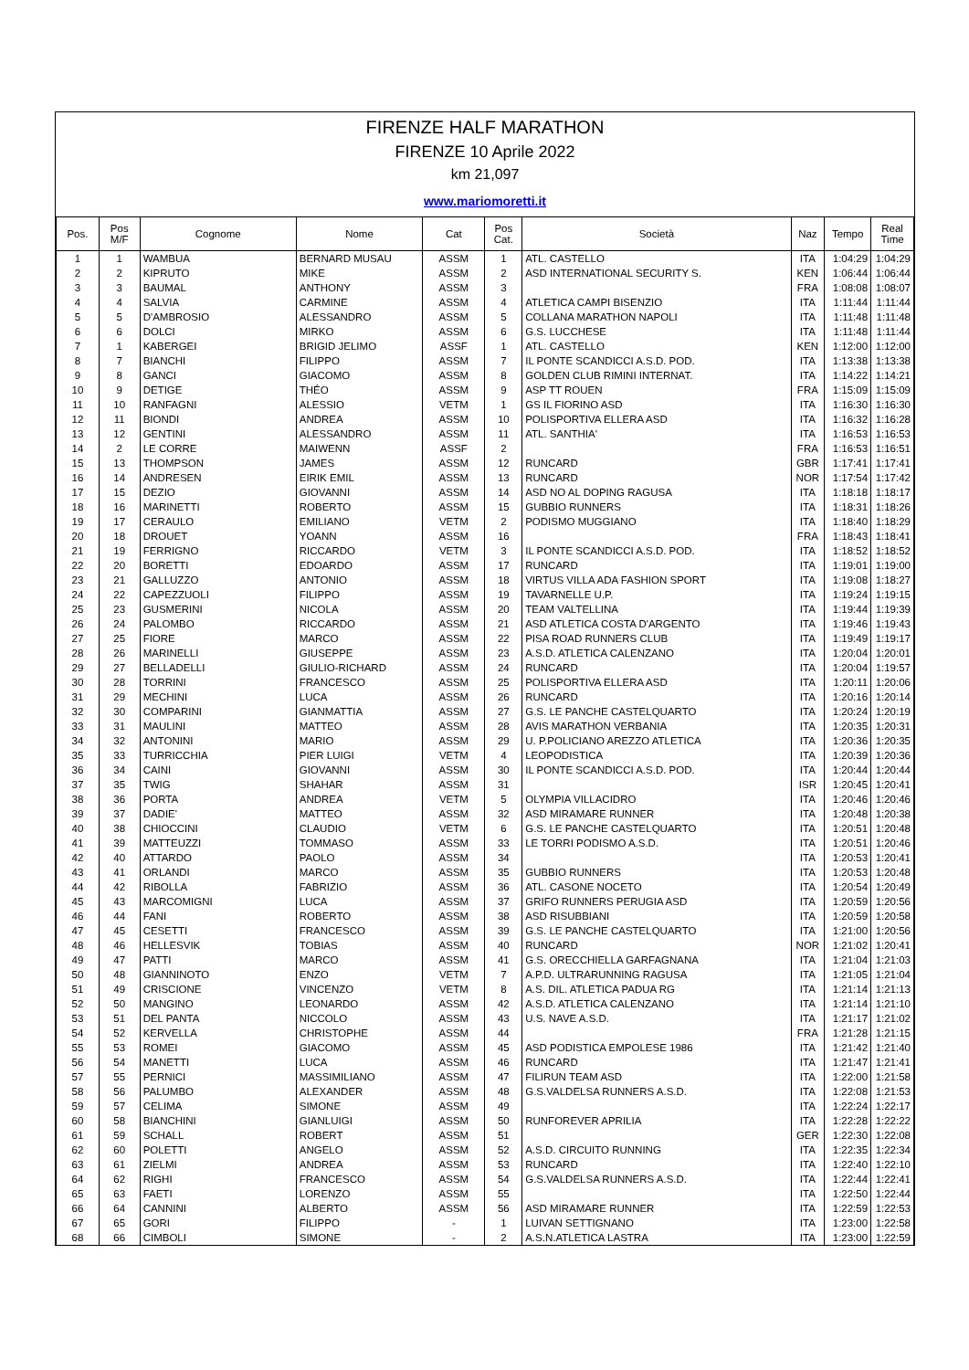FIRENZE HALF MARATHON
FIRENZE 10 Aprile 2022
km 21,097
www.mariomoretti.it
| Pos. | Pos M/F | Cognome | Nome | Cat | Pos Cat. | Società | Naz | Tempo | Real Time |
| --- | --- | --- | --- | --- | --- | --- | --- | --- | --- |
| 1 | 1 | WAMBUA | BERNARD MUSAU | ASSM | 1 | ATL. CASTELLO | ITA | 1:04:29 | 1:04:29 |
| 2 | 2 | KIPRUTO | MIKE | ASSM | 2 | ASD INTERNATIONAL SECURITY S. | KEN | 1:06:44 | 1:06:44 |
| 3 | 3 | BAUMAL | ANTHONY | ASSM | 3 | | FRA | 1:08:08 | 1:08:07 |
| 4 | 4 | SALVIA | CARMINE | ASSM | 4 | ATLETICA CAMPI BISENZIO | ITA | 1:11:44 | 1:11:44 |
| 5 | 5 | D'AMBROSIO | ALESSANDRO | ASSM | 5 | COLLANA MARATHON NAPOLI | ITA | 1:11:48 | 1:11:48 |
| 6 | 6 | DOLCI | MIRKO | ASSM | 6 | G.S. LUCCHESE | ITA | 1:11:48 | 1:11:44 |
| 7 | 1 | KABERGEI | BRIGID JELIMO | ASSF | 1 | ATL. CASTELLO | KEN | 1:12:00 | 1:12:00 |
| 8 | 7 | BIANCHI | FILIPPO | ASSM | 7 | IL PONTE SCANDICCI A.S.D. POD. | ITA | 1:13:38 | 1:13:38 |
| 9 | 8 | GANCI | GIACOMO | ASSM | 8 | GOLDEN CLUB RIMINI INTERNAT. | ITA | 1:14:22 | 1:14:21 |
| 10 | 9 | DETIGE | THÉO | ASSM | 9 | ASP TT ROUEN | FRA | 1:15:09 | 1:15:09 |
| 11 | 10 | RANFAGNI | ALESSIO | VETM | 1 | GS IL FIORINO ASD | ITA | 1:16:30 | 1:16:30 |
| 12 | 11 | BIONDI | ANDREA | ASSM | 10 | POLISPORTIVA ELLERA ASD | ITA | 1:16:32 | 1:16:28 |
| 13 | 12 | GENTINI | ALESSANDRO | ASSM | 11 | ATL. SANTHIA' | ITA | 1:16:53 | 1:16:53 |
| 14 | 2 | LE CORRE | MAIWENN | ASSF | 2 | | FRA | 1:16:53 | 1:16:51 |
| 15 | 13 | THOMPSON | JAMES | ASSM | 12 | RUNCARD | GBR | 1:17:41 | 1:17:41 |
| 16 | 14 | ANDRESEN | EIRIK EMIL | ASSM | 13 | RUNCARD | NOR | 1:17:54 | 1:17:42 |
| 17 | 15 | DEZIO | GIOVANNI | ASSM | 14 | ASD NO AL DOPING RAGUSA | ITA | 1:18:18 | 1:18:17 |
| 18 | 16 | MARINETTI | ROBERTO | ASSM | 15 | GUBBIO RUNNERS | ITA | 1:18:31 | 1:18:26 |
| 19 | 17 | CERAULO | EMILIANO | VETM | 2 | PODISMO MUGGIANO | ITA | 1:18:40 | 1:18:29 |
| 20 | 18 | DROUET | YOANN | ASSM | 16 | | FRA | 1:18:43 | 1:18:41 |
| 21 | 19 | FERRIGNO | RICCARDO | VETM | 3 | IL PONTE SCANDICCI A.S.D. POD. | ITA | 1:18:52 | 1:18:52 |
| 22 | 20 | BORETTI | EDOARDO | ASSM | 17 | RUNCARD | ITA | 1:19:01 | 1:19:00 |
| 23 | 21 | GALLUZZO | ANTONIO | ASSM | 18 | VIRTUS VILLA ADA FASHION SPORT | ITA | 1:19:08 | 1:18:27 |
| 24 | 22 | CAPEZZUOLI | FILIPPO | ASSM | 19 | TAVARNELLE U.P. | ITA | 1:19:24 | 1:19:15 |
| 25 | 23 | GUSMERINI | NICOLA | ASSM | 20 | TEAM VALTELLINA | ITA | 1:19:44 | 1:19:39 |
| 26 | 24 | PALOMBO | RICCARDO | ASSM | 21 | ASD ATLETICA COSTA D'ARGENTO | ITA | 1:19:46 | 1:19:43 |
| 27 | 25 | FIORE | MARCO | ASSM | 22 | PISA ROAD RUNNERS CLUB | ITA | 1:19:49 | 1:19:17 |
| 28 | 26 | MARINELLI | GIUSEPPE | ASSM | 23 | A.S.D. ATLETICA CALENZANO | ITA | 1:20:04 | 1:20:01 |
| 29 | 27 | BELLADELLI | GIULIO-RICHARD | ASSM | 24 | RUNCARD | ITA | 1:20:04 | 1:19:57 |
| 30 | 28 | TORRINI | FRANCESCO | ASSM | 25 | POLISPORTIVA ELLERA ASD | ITA | 1:20:11 | 1:20:06 |
| 31 | 29 | MECHINI | LUCA | ASSM | 26 | RUNCARD | ITA | 1:20:16 | 1:20:14 |
| 32 | 30 | COMPARINI | GIANMATTIA | ASSM | 27 | G.S. LE PANCHE CASTELQUARTO | ITA | 1:20:24 | 1:20:19 |
| 33 | 31 | MAULINI | MATTEO | ASSM | 28 | AVIS MARATHON VERBANIA | ITA | 1:20:35 | 1:20:31 |
| 34 | 32 | ANTONINI | MARIO | ASSM | 29 | U. P.POLICIANO AREZZO ATLETICA | ITA | 1:20:36 | 1:20:35 |
| 35 | 33 | TURRICCHIA | PIER LUIGI | VETM | 4 | LEOPODISTICA | ITA | 1:20:39 | 1:20:36 |
| 36 | 34 | CAINI | GIOVANNI | ASSM | 30 | IL PONTE SCANDICCI A.S.D. POD. | ITA | 1:20:44 | 1:20:44 |
| 37 | 35 | TWIG | SHAHAR | ASSM | 31 | | ISR | 1:20:45 | 1:20:41 |
| 38 | 36 | PORTA | ANDREA | VETM | 5 | OLYMPIA VILLACIDRO | ITA | 1:20:46 | 1:20:46 |
| 39 | 37 | DADIE' | MATTEO | ASSM | 32 | ASD MIRAMARE RUNNER | ITA | 1:20:48 | 1:20:38 |
| 40 | 38 | CHIOCCINI | CLAUDIO | VETM | 6 | G.S. LE PANCHE CASTELQUARTO | ITA | 1:20:51 | 1:20:48 |
| 41 | 39 | MATTEUZZI | TOMMASO | ASSM | 33 | LE TORRI PODISMO A.S.D. | ITA | 1:20:51 | 1:20:46 |
| 42 | 40 | ATTARDO | PAOLO | ASSM | 34 | | ITA | 1:20:53 | 1:20:41 |
| 43 | 41 | ORLANDI | MARCO | ASSM | 35 | GUBBIO RUNNERS | ITA | 1:20:53 | 1:20:48 |
| 44 | 42 | RIBOLLA | FABRIZIO | ASSM | 36 | ATL. CASONE NOCETO | ITA | 1:20:54 | 1:20:49 |
| 45 | 43 | MARCOMIGNI | LUCA | ASSM | 37 | GRIFO RUNNERS PERUGIA ASD | ITA | 1:20:59 | 1:20:56 |
| 46 | 44 | FANI | ROBERTO | ASSM | 38 | ASD RISUBBIANI | ITA | 1:20:59 | 1:20:58 |
| 47 | 45 | CESETTI | FRANCESCO | ASSM | 39 | G.S. LE PANCHE CASTELQUARTO | ITA | 1:21:00 | 1:20:56 |
| 48 | 46 | HELLESVIK | TOBIAS | ASSM | 40 | RUNCARD | NOR | 1:21:02 | 1:20:41 |
| 49 | 47 | PATTI | MARCO | ASSM | 41 | G.S. ORECCHIELLA GARFAGNANA | ITA | 1:21:04 | 1:21:03 |
| 50 | 48 | GIANNINOTO | ENZO | VETM | 7 | A.P.D. ULTRARUNNING RAGUSA | ITA | 1:21:05 | 1:21:04 |
| 51 | 49 | CRISCIONE | VINCENZO | VETM | 8 | A.S. DIL. ATLETICA PADUA RG | ITA | 1:21:14 | 1:21:13 |
| 52 | 50 | MANGINO | LEONARDO | ASSM | 42 | A.S.D. ATLETICA CALENZANO | ITA | 1:21:14 | 1:21:10 |
| 53 | 51 | DEL PANTA | NICCOLO | ASSM | 43 | U.S. NAVE A.S.D. | ITA | 1:21:17 | 1:21:02 |
| 54 | 52 | KERVELLA | CHRISTOPHE | ASSM | 44 | | FRA | 1:21:28 | 1:21:15 |
| 55 | 53 | ROMEI | GIACOMO | ASSM | 45 | ASD PODISTICA EMPOLESE 1986 | ITA | 1:21:42 | 1:21:40 |
| 56 | 54 | MANETTI | LUCA | ASSM | 46 | RUNCARD | ITA | 1:21:47 | 1:21:41 |
| 57 | 55 | PERNICI | MASSIMILIANO | ASSM | 47 | FILIRUN TEAM ASD | ITA | 1:22:00 | 1:21:58 |
| 58 | 56 | PALUMBO | ALEXANDER | ASSM | 48 | G.S.VALDELSA RUNNERS A.S.D. | ITA | 1:22:08 | 1:21:53 |
| 59 | 57 | CELIMA | SIMONE | ASSM | 49 | | ITA | 1:22:24 | 1:22:17 |
| 60 | 58 | BIANCHINI | GIANLUIGI | ASSM | 50 | RUNFOREVER APRILIA | ITA | 1:22:28 | 1:22:22 |
| 61 | 59 | SCHALL | ROBERT | ASSM | 51 | | GER | 1:22:30 | 1:22:08 |
| 62 | 60 | POLETTI | ANGELO | ASSM | 52 | A.S.D. CIRCUITO RUNNING | ITA | 1:22:35 | 1:22:34 |
| 63 | 61 | ZIELMI | ANDREA | ASSM | 53 | RUNCARD | ITA | 1:22:40 | 1:22:10 |
| 64 | 62 | RIGHI | FRANCESCO | ASSM | 54 | G.S.VALDELSA RUNNERS A.S.D. | ITA | 1:22:44 | 1:22:41 |
| 65 | 63 | FAETI | LORENZO | ASSM | 55 | | ITA | 1:22:50 | 1:22:44 |
| 66 | 64 | CANNINI | ALBERTO | ASSM | 56 | ASD MIRAMARE RUNNER | ITA | 1:22:59 | 1:22:53 |
| 67 | 65 | GORI | FILIPPO | - | 1 | LUIVAN SETTIGNANO | ITA | 1:23:00 | 1:22:58 |
| 68 | 66 | CIMBOLI | SIMONE | - | 2 | A.S.N.ATLETICA LASTRA | ITA | 1:23:00 | 1:22:59 |